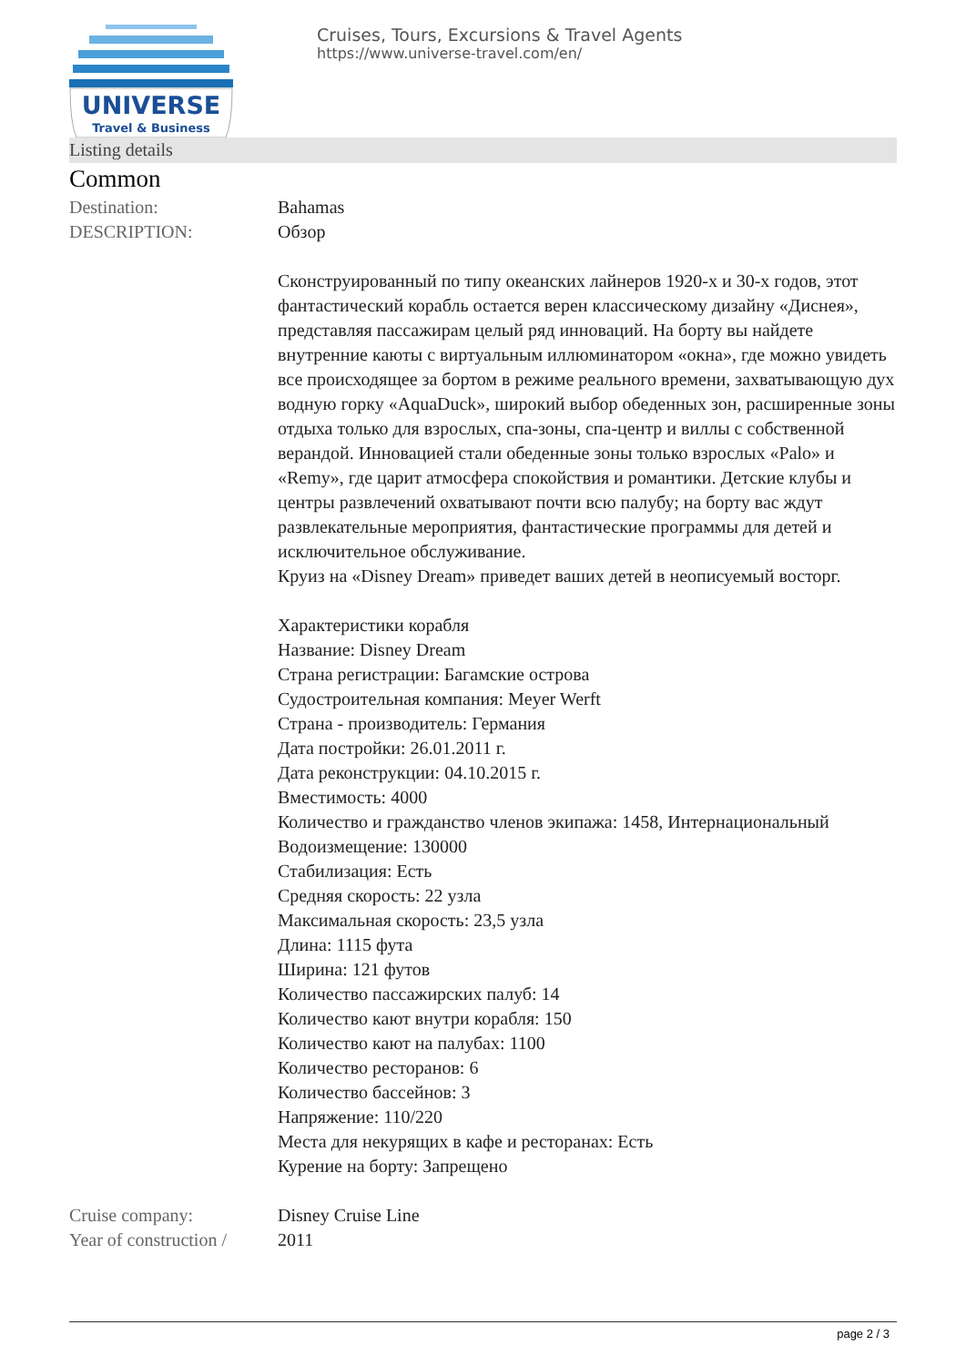UNIVERSE
Travel & Business
Cruises, Tours, Excursions & Travel Agents
https://www.universe-travel.com/en/
Listing details
Common
Destination: Bahamas
DESCRIPTION: Обзор
Сконструированный по типу океанских лайнеров 1920-х и 30-х годов, этот фантастический корабль остается верен классическому дизайну «Диснея», представляя пассажирам целый ряд инноваций. На борту вы найдете внутренние каюты с виртуальным иллюминатором «окна», где можно увидеть все происходящее за бортом в режиме реального времени, захватывающую дух водную горку «AquaDuck», широкий выбор обеденных зон, расширенные зоны отдыха только для взрослых, спа-зоны, спа-центр и виллы с собственной верандой. Инновацией стали обеденные зоны только взрослых «Palo» и «Remy», где царит атмосфера спокойствия и романтики. Детские клубы и центры развлечений охватывают почти всю палубу; на борту вас ждут развлекательные мероприятия, фантастические программы для детей и исключительное обслуживание.
Круиз на «Disney Dream» приведет ваших детей в неописуемый восторг.
Характеристики корабля
Название: Disney Dream
Страна регистрации: Багамские острова
Судостроительная компания: Meyer Werft
Страна - производитель: Германия
Дата постройки: 26.01.2011 г.
Дата реконструкции: 04.10.2015 г.
Вместимость: 4000
Количество и гражданство членов экипажа: 1458, Интернациональный
Водоизмещение: 130000
Стабилизация: Есть
Средняя скорость: 22 узла
Максимальная скорость: 23,5 узла
Длина: 1115 фута
Ширина: 121 футов
Количество пассажирских палуб: 14
Количество кают внутри корабля: 150
Количество кают на палубах: 1100
Количество ресторанов: 6
Количество бассейнов: 3
Напряжение: 110/220
Места для некурящих в кафе и ресторанах: Есть
Курение на борту: Запрещено
Cruise company: Disney Cruise Line
Year of construction /
2011
page 2 / 3